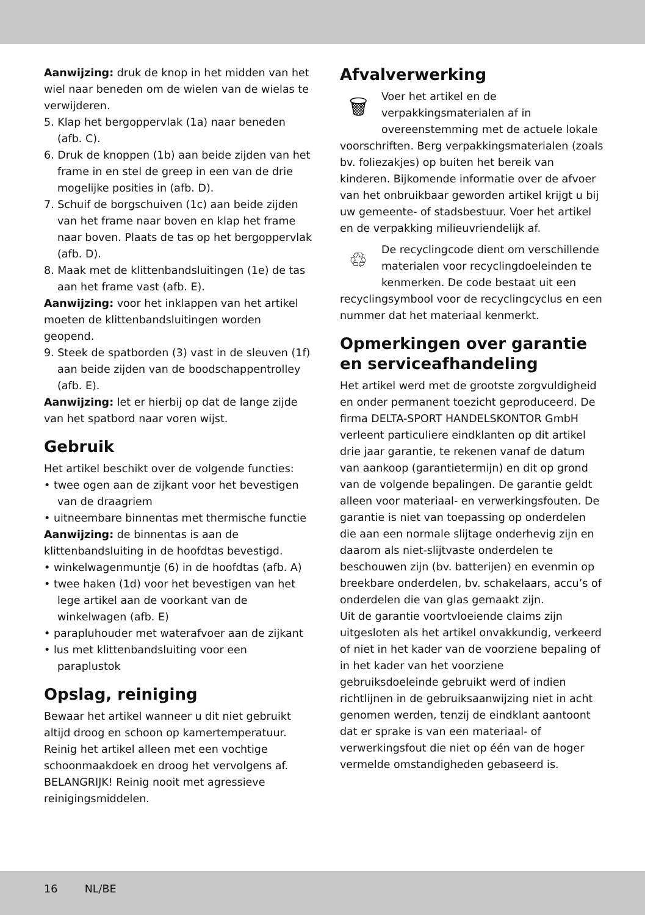Aanwijzing: druk de knop in het midden van het wiel naar beneden om de wielen van de wielas te verwijderen.
5. Klap het bergoppervlak (1a) naar beneden (afb. C).
6. Druk de knoppen (1b) aan beide zijden van het frame in en stel de greep in een van de drie mogelijke posities in (afb. D).
7. Schuif de borgschuiven (1c) aan beide zijden van het frame naar boven en klap het frame naar boven. Plaats de tas op het bergoppervlak (afb. D).
8. Maak met de klittenbandsluitingen (1e) de tas aan het frame vast (afb. E).
Aanwijzing: voor het inklappen van het artikel moeten de klittenbandsluitingen worden geopend.
9. Steek de spatborden (3) vast in de sleuven (1f) aan beide zijden van de boodschappentrolley (afb. E).
Aanwijzing: let er hierbij op dat de lange zijde van het spatbord naar voren wijst.
Gebruik
Het artikel beschikt over de volgende functies:
• twee ogen aan de zijkant voor het bevestigen van de draagriem
• uitneembare binnentas met thermische functie
Aanwijzing: de binnentas is aan de klittenbandsluiting in de hoofdtas bevestigd.
• winkelwagenmuntje (6) in de hoofdtas (afb. A)
• twee haken (1d) voor het bevestigen van het lege artikel aan de voorkant van de winkelwagen (afb. E)
• parapluhouder met waterafvoer aan de zijkant
• lus met klittenbandsluiting voor een paraplustok
Opslag, reiniging
Bewaar het artikel wanneer u dit niet gebruikt altijd droog en schoon op kamertemperatuur. Reinig het artikel alleen met een vochtige schoonmaakdoek en droog het vervolgens af. BELANGRIJK! Reinig nooit met agressieve reinigingsmiddelen.
Afvalverwerking
🗑
Voer het artikel en de verpakkingsmaterialen af in overeenstemming met de actuele lokale voorschriften. Berg verpakkingsmaterialen (zoals bv. foliezakjes) op buiten het bereik van kinderen. Bijkomende informatie over de afvoer van het onbruikbaar geworden artikel krijgt u bij uw gemeente- of stadsbestuur. Voer het artikel en de verpakking milieuvriendelijk af.
♲
De recyclingcode dient om verschillende materialen voor recyclingdoeleinden te kenmerken. De code bestaat uit een recyclingsymbool voor de recyclingcyclus en een nummer dat het materiaal kenmerkt.
Opmerkingen over garantie en serviceafhandeling
Het artikel werd met de grootste zorgvuldigheid en onder permanent toezicht geproduceerd. De firma DELTA-SPORT HANDELSKONTOR GmbH verleent particuliere eindklanten op dit artikel drie jaar garantie, te rekenen vanaf de datum van aankoop (garantietermijn) en dit op grond van de volgende bepalingen. De garantie geldt alleen voor materiaal- en verwerkingsfouten. De garantie is niet van toepassing op onderdelen die aan een normale slijtage onderhevig zijn en daarom als niet-slijtvaste onderdelen te beschouwen zijn (bv. batterijen) en evenmin op breekbare onderdelen, bv. schakelaars, accu’s of onderdelen die van glas gemaakt zijn.
Uit de garantie voortvloeiende claims zijn uitgesloten als het artikel onvakkundig, verkeerd of niet in het kader van de voorziene bepaling of in het kader van het voorziene gebruiksdoeleinde gebruikt werd of indien richtlijnen in de gebruiksaanwijzing niet in acht genomen werden, tenzij de eindklant aantoont dat er sprake is van een materiaal- of verwerkingsfout die niet op één van de hoger vermelde omstandigheden gebaseerd is.
16 NL/BE